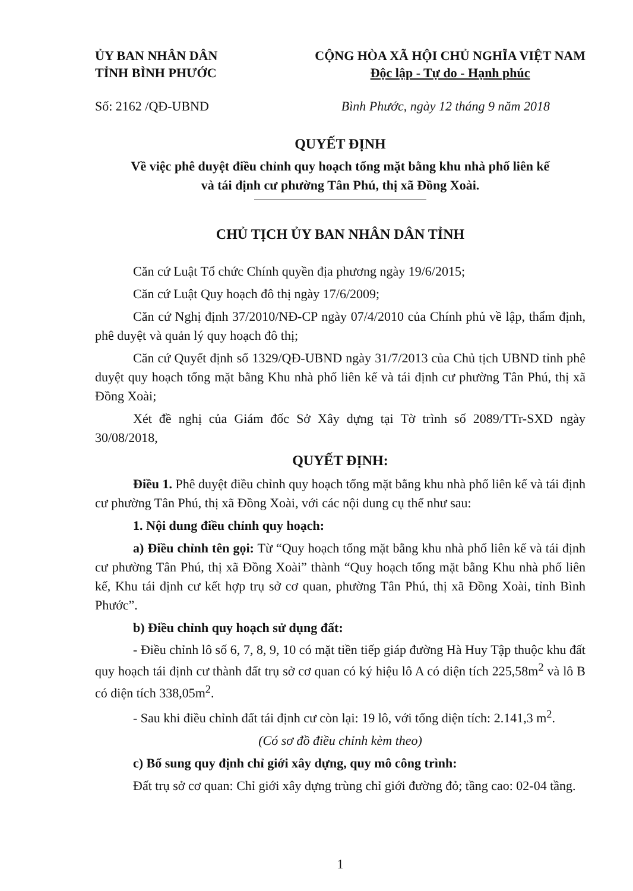ỦY BAN NHÂN DÂN
TỈNH BÌNH PHƯỚC
CỘNG HÒA XÃ HỘI CHỦ NGHĨA VIỆT NAM
Độc lập - Tự do - Hạnh phúc
Số: 2162 /QĐ-UBND Bình Phước, ngày 12 tháng 9 năm 2018
QUYẾT ĐỊNH
Về việc phê duyệt điều chỉnh quy hoạch tổng mặt bằng khu nhà phố liên kế
và tái định cư phường Tân Phú, thị xã Đồng Xoài.
CHỦ TỊCH ỦY BAN NHÂN DÂN TỈNH
Căn cứ Luật Tổ chức Chính quyền địa phương ngày 19/6/2015;
Căn cứ Luật Quy hoạch đô thị ngày 17/6/2009;
Căn cứ Nghị định 37/2010/NĐ-CP ngày 07/4/2010 của Chính phủ về lập, thẩm định, phê duyệt và quản lý quy hoạch đô thị;
Căn cứ Quyết định số 1329/QĐ-UBND ngày 31/7/2013 của Chủ tịch UBND tỉnh phê duyệt quy hoạch tổng mặt bằng Khu nhà phố liên kế và tái định cư phường Tân Phú, thị xã Đồng Xoài;
Xét đề nghị của Giám đốc Sở Xây dựng tại Tờ trình số 2089/TTr-SXD ngày 30/08/2018,
QUYẾT ĐỊNH:
Điều 1. Phê duyệt điều chỉnh quy hoạch tổng mặt bằng khu nhà phố liên kế và tái định cư phường Tân Phú, thị xã Đồng Xoài, với các nội dung cụ thể như sau:
1. Nội dung điều chỉnh quy hoạch:
a) Điều chỉnh tên gọi: Từ “Quy hoạch tổng mặt bằng khu nhà phố liên kế và tái định cư phường Tân Phú, thị xã Đồng Xoài” thành “Quy hoạch tổng mặt bằng Khu nhà phố liên kế, Khu tái định cư kết hợp trụ sở cơ quan, phường Tân Phú, thị xã Đồng Xoài, tỉnh Bình Phước”.
b) Điều chỉnh quy hoạch sử dụng đất:
- Điều chỉnh lô số 6, 7, 8, 9, 10 có mặt tiền tiếp giáp đường Hà Huy Tập thuộc khu đất quy hoạch tái định cư thành đất trụ sở cơ quan có ký hiệu lô A có diện tích 225,58m<sup>2</sup> và lô B có diện tích 338,05m<sup>2</sup>.
- Sau khi điều chỉnh đất tái định cư còn lại: 19 lô, với tổng diện tích: 2.141,3 m<sup>2</sup>.
(Có sơ đồ điều chỉnh kèm theo)
c) Bổ sung quy định chỉ giới xây dựng, quy mô công trình:
Đất trụ sở cơ quan: Chỉ giới xây dựng trùng chỉ giới đường đỏ; tầng cao: 02-04 tầng.
1